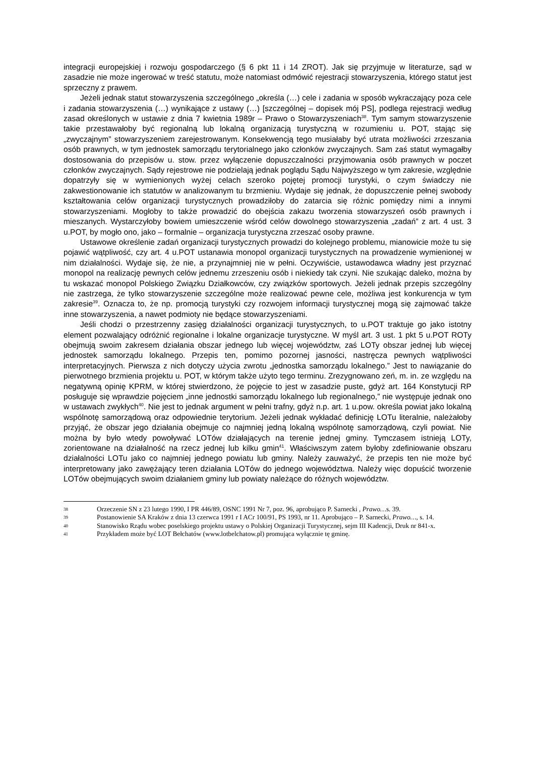integracji europejskiej i rozwoju gospodarczego (§ 6 pkt 11 i 14 ZROT). Jak się przyjmuje w literaturze, sąd w zasadzie nie może ingerować w treść statutu, może natomiast odmówić rejestracji stowarzyszenia, którego statut jest sprzeczny z prawem.
Jeżeli jednak statut stowarzyszenia szczególnego „określa (…) cele i zadania w sposób wykraczający poza cele i zadania stowarzyszenia (…) wynikające z ustawy (…) [szczególnej – dopisek mój PS], podlega rejestracji według zasad określonych w ustawie z dnia 7 kwietnia 1989r – Prawo o Stowarzyszeniach<sup>38</sup>. Tym samym stowarzyszenie takie przestawałoby być regionalną lub lokalną organizacją turystyczną w rozumieniu u. POT, stając się „zwyczajnym” stowarzyszeniem zarejestrowanym. Konsekwencją tego musiałaby być utrata możliwości zrzeszania osób prawnych, w tym jednostek samorządu terytorialnego jako członków zwyczajnych. Sam zaś statut wymagałby dostosowania do przepisów u. stow. przez wyłączenie dopuszczalności przyjmowania osób prawnych w poczet członków zwyczajnych. Sądy rejestrowe nie podzielają jednak poglądu Sądu Najwyższego w tym zakresie, względnie dopatrzyły się w wymienionych wyżej celach szeroko pojętej promocji turystyki, o czym świadczy nie zakwestionowanie ich statutów w analizowanym tu brzmieniu. Wydaje się jednak, że dopuszczenie pełnej swobody kształtowania celów organizacji turystycznych prowadziłoby do zatarcia się różnic pomiędzy nimi a innymi stowarzyszeniami. Mogłoby to także prowadzić do obejścia zakazu tworzenia stowarzyszeń osób prawnych i mieszanych. Wystarczyłoby bowiem umieszczenie wśród celów dowolnego stowarzyszenia „zadań” z art. 4 ust. 3 u.POT, by mogło ono, jako – formalnie – organizacja turystyczna zrzeszać osoby prawne.
Ustawowe określenie zadań organizacji turystycznych prowadzi do kolejnego problemu, mianowicie może tu się pojawić wątpliwość, czy art. 4 u.POT ustanawia monopol organizacji turystycznych na prowadzenie wymienionej w nim działalności. Wydaje się, że nie, a przynajmniej nie w pełni. Oczywiście, ustawodawca władny jest przyznać monopol na realizację pewnych celów jednemu zrzeszeniu osób i niekiedy tak czyni. Nie szukając daleko, można by tu wskazać monopol Polskiego Związku Działkowców, czy związków sportowych. Jeżeli jednak przepis szczególny nie zastrzega, że tylko stowarzyszenie szczególne może realizować pewne cele, możliwa jest konkurencja w tym zakresie<sup>39</sup>. Oznacza to, że np. promocją turystyki czy rozwojem informacji turystycznej mogą się zajmować także inne stowarzyszenia, a nawet podmioty nie będące stowarzyszeniami.
Jeśli chodzi o przestrzenny zasięg działalności organizacji turystycznych, to u.POT traktuje go jako istotny element pozwalający odróżnić regionalne i lokalne organizacje turystyczne. W myśl art. 3 ust. 1 pkt 5 u.POT ROTy obejmują swoim zakresem działania obszar jednego lub więcej województw, zaś LOTy obszar jednej lub więcej jednostek samorządu lokalnego. Przepis ten, pomimo pozornej jasności, nastręcza pewnych wątpliwości interpretacyjnych. Pierwsza z nich dotyczy użycia zwrotu „jednostka samorządu lokalnego.” Jest to nawiązanie do pierwotnego brzmienia projektu u. POT, w którym także użyto tego terminu. Zrezygnowano zeń, m. in. ze względu na negatywną opinię KPRM, w której stwierdzono, że pojęcie to jest w zasadzie puste, gdyż art. 164 Konstytucji RP posługuje się wprawdzie pojęciem „inne jednostki samorządu lokalnego lub regionalnego,” nie występuje jednak ono w ustawach zwykłych<sup>40</sup>. Nie jest to jednak argument w pełni trafny, gdyż n.p. art. 1 u.pow. określa powiat jako lokalną wspólnotę samorządową oraz odpowiednie terytorium. Jeżeli jednak wykładać definicję LOTu literalnie, należałoby przyjąć, że obszar jego działania obejmuje co najmniej jedną lokalną wspólnotę samorządową, czyli powiat. Nie można by było wtedy powoływać LOTów działających na terenie jednej gminy. Tymczasem istnieją LOTy, zorientowane na działalność na rzecz jednej lub kilku gmin<sup>41</sup>. Właściwszym zatem byłoby zdefiniowanie obszaru działalności LOTu jako co najmniej jednego powiatu lub gminy. Należy zauważyć, że przepis ten nie może być interpretowany jako zawężający teren działania LOTów do jednego województwa. Należy więc dopuścić tworzenie LOTów obejmujących swoim działaniem gminy lub powiaty należące do różnych województw.
38 Orzeczenie SN z 23 lutego 1990, I PR 446/89, OSNC 1991 Nr 7, poz. 96, aprobująco P. Sarnecki , Prawo…s. 39.
39 Postanowienie SA Kraków z dnia 13 czerwca 1991 r I ACr 100/91, PS 1993, nr 11. Aprobująco – P. Sarnecki, Prawo…, s. 14.
40 Stanowisko Rządu wobec poselskiego projektu ustawy o Polskiej Organizacji Turystycznej, sejm III Kadencji, Druk nr 841-x.
41 Przykładem może być LOT Bełchatów (www.lotbelchatow.pl) promująca wyłącznie tę gminę.